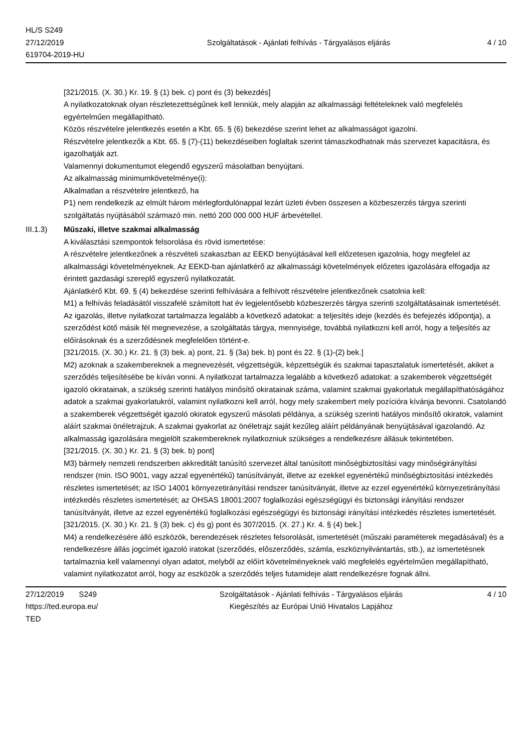HL/S S249
27/12/2019
619704-2019-HU
Szolgáltatások - Ajánlati felhívás - Tárgyalásos eljárás
4 / 10
[321/2015. (X. 30.) Kr. 19. § (1) bek. c) pont és (3) bekezdés]
A nyilatkozatoknak olyan részletezettségűnek kell lenniük, mely alapján az alkalmassági feltételeknek való megfelelés egyértelműen megállapítható.
Közös részvételre jelentkezés esetén a Kbt. 65. § (6) bekezdése szerint lehet az alkalmasságot igazolni.
Részvételre jelentkezők a Kbt. 65. § (7)-(11) bekezdéseiben foglaltak szerint támaszkodhatnak más szervezet kapacitásra, és igazolhatják azt.
Valamennyi dokumentumot elegendő egyszerű másolatban benyújtani.
Az alkalmasság minimumkövetelménye(i):
Alkalmatlan a részvételre jelentkező, ha
P1) nem rendelkezik az elmúlt három mérlegfordulónappal lezárt üzleti évben összesen a közbeszerzés tárgya szerinti szolgáltatás nyújtásából származó min. nettó 200 000 000 HUF árbevétellel.
III.1.3) Műszaki, illetve szakmai alkalmasság
A kiválasztási szempontok felsorolása és rövid ismertetése:
A részvételre jelentkezőnek a részvételi szakaszban az EEKD benyújtásával kell előzetesen igazolnia, hogy megfelel az alkalmassági követelményeknek. Az EEKD-ban ajánlatkérő az alkalmassági követelmények előzetes igazolására elfogadja az érintett gazdasági szereplő egyszerű nyilatkozatát.
Ajánlatkérő Kbt. 69. § (4) bekezdése szerinti felhívására a felhívott részvételre jelentkezőnek csatolnia kell:
M1) a felhívás feladásától visszafelé számított hat év legjelentősebb közbeszerzés tárgya szerinti szolgáltatásainak ismertetését.
Az igazolás, illetve nyilatkozat tartalmazza legalább a következő adatokat: a teljesítés ideje (kezdés és befejezés időpontja), a szerződést kötő másik fél megnevezése, a szolgáltatás tárgya, mennyisége, továbbá nyilatkozni kell arról, hogy a teljesítés az előírásoknak és a szerződésnek megfelelően történt-e.
[321/2015. (X. 30.) Kr. 21. § (3) bek. a) pont, 21. § (3a) bek. b) pont és 22. § (1)-(2) bek.]
M2) azoknak a szakembereknek a megnevezését, végzettségük, képzettségük és szakmai tapasztalatuk ismertetését, akiket a szerződés teljesítésébe be kíván vonni. A nyilatkozat tartalmazza legalább a következő adatokat: a szakemberek végzettségét igazoló okiratainak, a szükség szerinti hatályos minősítő okiratainak száma, valamint szakmai gyakorlatuk megállapíthatóságához adatok a szakmai gyakorlatukról, valamint nyilatkozni kell arról, hogy mely szakembert mely pozícióra kívánja bevonni. Csatolandó a szakemberek végzettségét igazoló okiratok egyszerű másolati példánya, a szükség szerinti hatályos minősítő okiratok, valamint aláírt szakmai önéletrajzuk. A szakmai gyakorlat az önéletrajz saját kezűleg aláírt példányának benyújtásával igazolandó. Az alkalmasság igazolására megjelölt szakembereknek nyilatkozniuk szükséges a rendelkezésre állásuk tekintetében.
[321/2015. (X. 30.) Kr. 21. § (3) bek. b) pont]
M3) bármely nemzeti rendszerben akkreditált tanúsító szervezet által tanúsított minőségbiztosítási vagy minőségirányítási rendszer (min. ISO 9001, vagy azzal egyenértékű) tanúsítványát, illetve az ezekkel egyenértékű minőségbiztosítási intézkedés részletes ismertetését; az ISO 14001 környezetirányítási rendszer tanúsítványát, illetve az ezzel egyenértékű környezetirányítási intézkedés részletes ismertetését; az OHSAS 18001:2007 foglalkozási egészségügyi és biztonsági irányítási rendszer tanúsítványát, illetve az ezzel egyenértékű foglalkozási egészségügyi és biztonsági irányítási intézkedés részletes ismertetését.
[321/2015. (X. 30.) Kr. 21. § (3) bek. c) és g) pont és 307/2015. (X. 27.) Kr. 4. § (4) bek.]
M4) a rendelkezésére álló eszközök, berendezések részletes felsorolását, ismertetését (műszaki paraméterek megadásával) és a rendelkezésre állás jogcímét igazoló iratokat (szerződés, előszerződés, számla, eszköznyilvántartás, stb.), az ismertetésnek tartalmaznia kell valamennyi olyan adatot, melyből az előírt követelményeknek való megfelelés egyértelműen megállapítható, valamint nyilatkozatot arról, hogy az eszközök a szerződés teljes futamideje alatt rendelkezésre fognak állni.
27/12/2019 S249
https://ted.europa.eu/
TED
Szolgáltatások - Ajánlati felhívás - Tárgyalásos eljárás
Kiegészítés az Európai Unió Hivatalos Lapjához
4 / 10